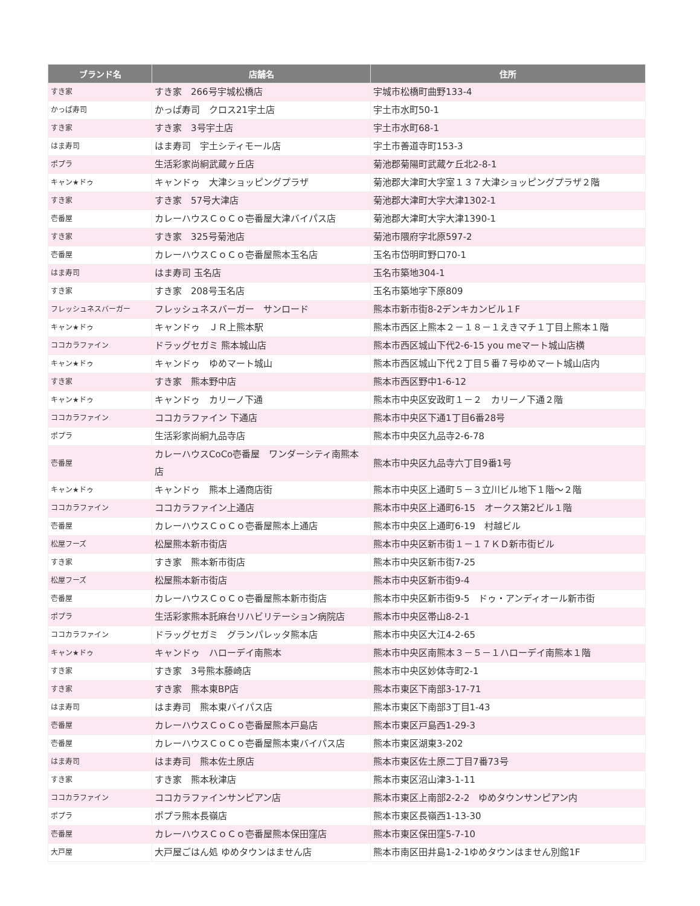| ブランド名 | 店舗名 | 住所 |
| --- | --- | --- |
| すき家 | すき家 266号宇城松橋店 | 宇城市松橋町曲野133-4 |
| かっぱ寿司 | かっぱ寿司 クロス21宇土店 | 宇土市水町50-1 |
| すき家 | すき家 3号宇土店 | 宇土市水町68-1 |
| はま寿司 | はま寿司 宇土シティモール店 | 宇土市善道寺町153-3 |
| ポプラ | 生活彩家尚絅武蔵ヶ丘店 | 菊池郡菊陽町武蔵ケ丘北2-8-1 |
| キャン★ドゥ | キャンドゥ 大津ショッピングプラザ | 菊池郡大津町大字室１３７大津ショッピングプラザ２階 |
| すき家 | すき家 57号大津店 | 菊池郡大津町大字大津1302-1 |
| 壱番屋 | カレーハウスＣｏＣｏ壱番屋大津バイパス店 | 菊池郡大津町大字大津1390-1 |
| すき家 | すき家 325号菊池店 | 菊池市隈府字北原597-2 |
| 壱番屋 | カレーハウスＣｏＣｏ壱番屋熊本玉名店 | 玉名市岱明町野口70-1 |
| はま寿司 | はま寿司 玉名店 | 玉名市築地304-1 |
| すき家 | すき家 208号玉名店 | 玉名市築地字下原809 |
| フレッシュネスバーガー | フレッシュネスバーガー サンロード | 熊本市新市街8-2デンキカンビル１F |
| キャン★ドゥ | キャンドゥ ＪＲ上熊本駅 | 熊本市西区上熊本２－１８－１えきマチ１丁目上熊本１階 |
| ココカラファイン | ドラッグセガミ 熊本城山店 | 熊本市西区城山下代2-6-15 you meマート城山店横 |
| キャン★ドゥ | キャンドゥ ゆめマート城山 | 熊本市西区城山下代２丁目５番７号ゆめマート城山店内 |
| すき家 | すき家 熊本野中店 | 熊本市西区野中1-6-12 |
| キャン★ドゥ | キャンドゥ カリーノ下通 | 熊本市中央区安政町１－２ カリーノ下通２階 |
| ココカラファイン | ココカラファイン 下通店 | 熊本市中央区下通1丁目6番28号 |
| ポプラ | 生活彩家尚絅九品寺店 | 熊本市中央区九品寺2-6-78 |
| 壱番屋 | カレーハウスCoCo壱番屋 ワンダーシティ南熊本店 | 熊本市中央区九品寺六丁目9番1号 |
| キャン★ドゥ | キャンドゥ 熊本上通商店街 | 熊本市中央区上通町５－３立川ビル地下１階～２階 |
| ココカラファイン | ココカラファイン上通店 | 熊本市中央区上通町6-15 オークス第2ビル１階 |
| 壱番屋 | カレーハウスＣｏＣｏ壱番屋熊本上通店 | 熊本市中央区上通町6-19 村越ビル |
| 松屋フーズ | 松屋熊本新市街店 | 熊本市中央区新市街１－１７ＫＤ新市街ビル |
| すき家 | すき家 熊本新市街店 | 熊本市中央区新市街7-25 |
| 松屋フーズ | 松屋熊本新市街店 | 熊本市中央区新市街9-4 |
| 壱番屋 | カレーハウスＣｏＣｏ壱番屋熊本新市街店 | 熊本市中央区新市街9-5 ドゥ・アンディオール新市街 |
| ポプラ | 生活彩家熊本託麻台リハビリテーション病院店 | 熊本市中央区帯山8-2-1 |
| ココカラファイン | ドラッグセガミ グランパレッタ熊本店 | 熊本市中央区大江4-2-65 |
| キャン★ドゥ | キャンドゥ ハローデイ南熊本 | 熊本市中央区南熊本３－５－１ハローデイ南熊本１階 |
| すき家 | すき家 3号熊本藤崎店 | 熊本市中央区妙体寺町2-1 |
| すき家 | すき家 熊本東BP店 | 熊本市東区下南部3-17-71 |
| はま寿司 | はま寿司 熊本東バイパス店 | 熊本市東区下南部3丁目1-43 |
| 壱番屋 | カレーハウスＣｏＣｏ壱番屋熊本戸島店 | 熊本市東区戸島西1-29-3 |
| 壱番屋 | カレーハウスＣｏＣｏ壱番屋熊本東バイパス店 | 熊本市東区湖東3-202 |
| はま寿司 | はま寿司 熊本佐土原店 | 熊本市東区佐土原二丁目7番73号 |
| すき家 | すき家 熊本秋津店 | 熊本市東区沼山津3-1-11 |
| ココカラファイン | ココカラファインサンピアン店 | 熊本市東区上南部2-2-2 ゆめタウンサンピアン内 |
| ポプラ | ポプラ熊本長嶺店 | 熊本市東区長嶺西1-13-30 |
| 壱番屋 | カレーハウスＣｏＣｏ壱番屋熊本保田窪店 | 熊本市東区保田窪5-7-10 |
| 大戸屋 | 大戸屋ごはん処 ゆめタウンはません店 | 熊本市南区田井島1-2-1ゆめタウンはません別館1F |